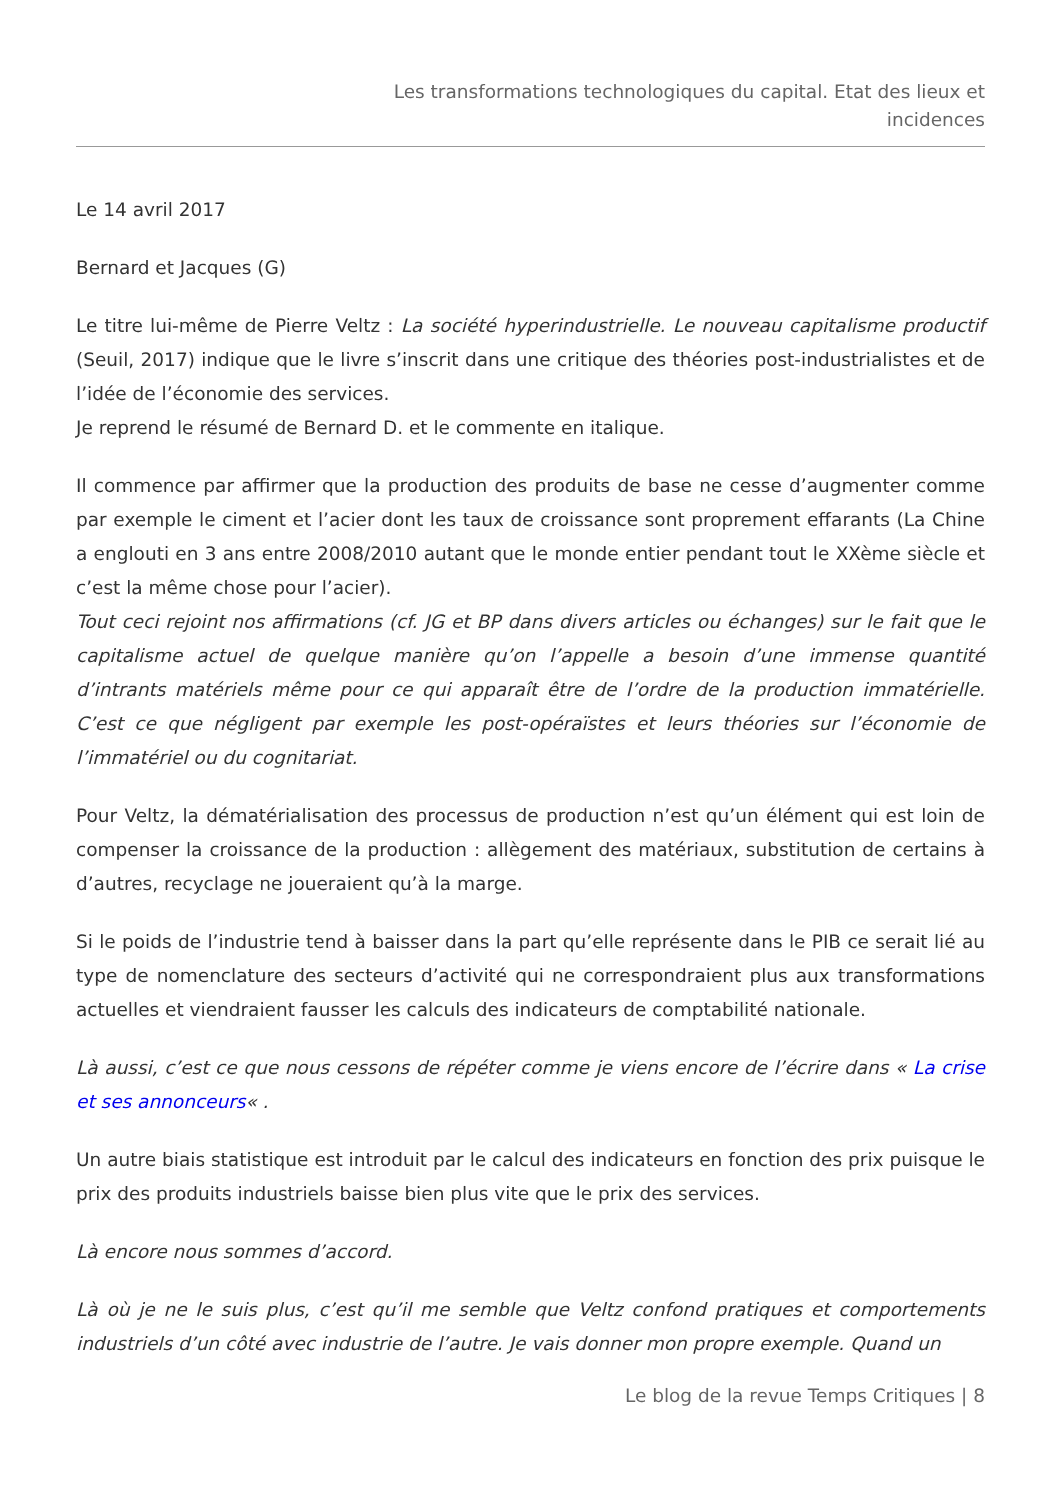Les transformations technologiques du capital. Etat des lieux et
incidences
Le 14 avril 2017
Bernard et Jacques (G)
Le titre lui-même de Pierre Veltz : La société hyperindustrielle. Le nouveau capitalisme productif (Seuil, 2017) indique que le livre s’inscrit dans une critique des théories post-industrialistes et de l’idée de l’économie des services.
Je reprend le résumé de Bernard D. et le commente en italique.
Il commence par affirmer que la production des produits de base ne cesse d’augmenter comme par exemple le ciment et l’acier dont les taux de croissance sont proprement effarants (La Chine a englouti en 3 ans entre 2008/2010 autant que le monde entier pendant tout le XXème siècle et c’est la même chose pour l’acier).
Tout ceci rejoint nos affirmations (cf. JG et BP dans divers articles ou échanges) sur le fait que le capitalisme actuel de quelque manière qu’on l’appelle a besoin d’une immense quantité d’intrants matériels même pour ce qui apparaît être de l’ordre de la production immatérielle. C’est ce que négligent par exemple les post-opéraïstes et leurs théories sur l’économie de l’immatériel ou du cognitariat.
Pour Veltz, la dématérialisation des processus de production n’est qu’un élément qui est loin de compenser la croissance de la production : allègement des matériaux, substitution de certains à d’autres, recyclage ne joueraient qu’à la marge.
Si le poids de l’industrie tend à baisser dans la part qu’elle représente dans le PIB ce serait lié au type de nomenclature des secteurs d’activité qui ne correspondraient plus aux transformations actuelles et viendraient fausser les calculs des indicateurs de comptabilité nationale.
Là aussi, c’est ce que nous cessons de répéter comme je viens encore de l’écrire dans « La crise et ses annonceurs« .
Un autre biais statistique est introduit par le calcul des indicateurs en fonction des prix puisque le prix des produits industriels baisse bien plus vite que le prix des services.
Là encore nous sommes d’accord.
Là où je ne le suis plus, c’est qu’il me semble que Veltz confond pratiques et comportements industriels d’un côté avec industrie de l’autre. Je vais donner mon propre exemple. Quand un
Le blog de la revue Temps Critiques | 8